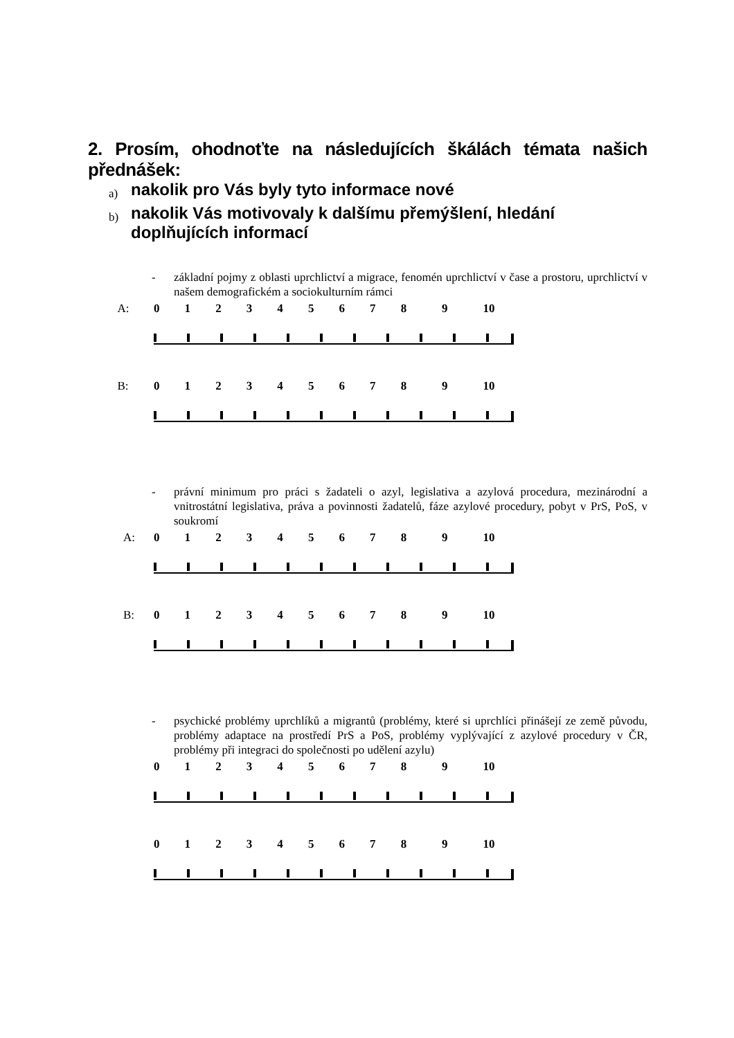2. Prosím, ohodnoťte na následujících škálách témata našich přednášek:
a) nakolik pro Vás byly tyto informace nové
b) nakolik Vás motivovaly k dalšímu přemýšlení, hledání doplňujících informací
- základní pojmy z oblasti uprchlictví a migrace, fenomén uprchlictví v čase a prostoru, uprchlictví v našem demografickém a sociokulturním rámci
A: 01234567 8 9 10
B: 01234567 8 9 10
- právní minimum pro práci s žadateli o azyl, legislativa a azylová procedura, mezinárodní a vnitrostátní legislativa, práva a povinnosti žadatelů, fáze azylové procedury, pobyt v PrS, PoS, v soukromí
A: 01234567 8 9 10
B: 01234567 8 9 10
- psychické problémy uprchlíků a migrantů (problémy, které si uprchlíci přinášejí ze země původu, problémy adaptace na prostředí PrS a PoS, problémy vyplývající z azylové procedury v ČR, problémy při integraci do společnosti po udělení azylu)
01234567 8 9 10
01234567 8 9 10